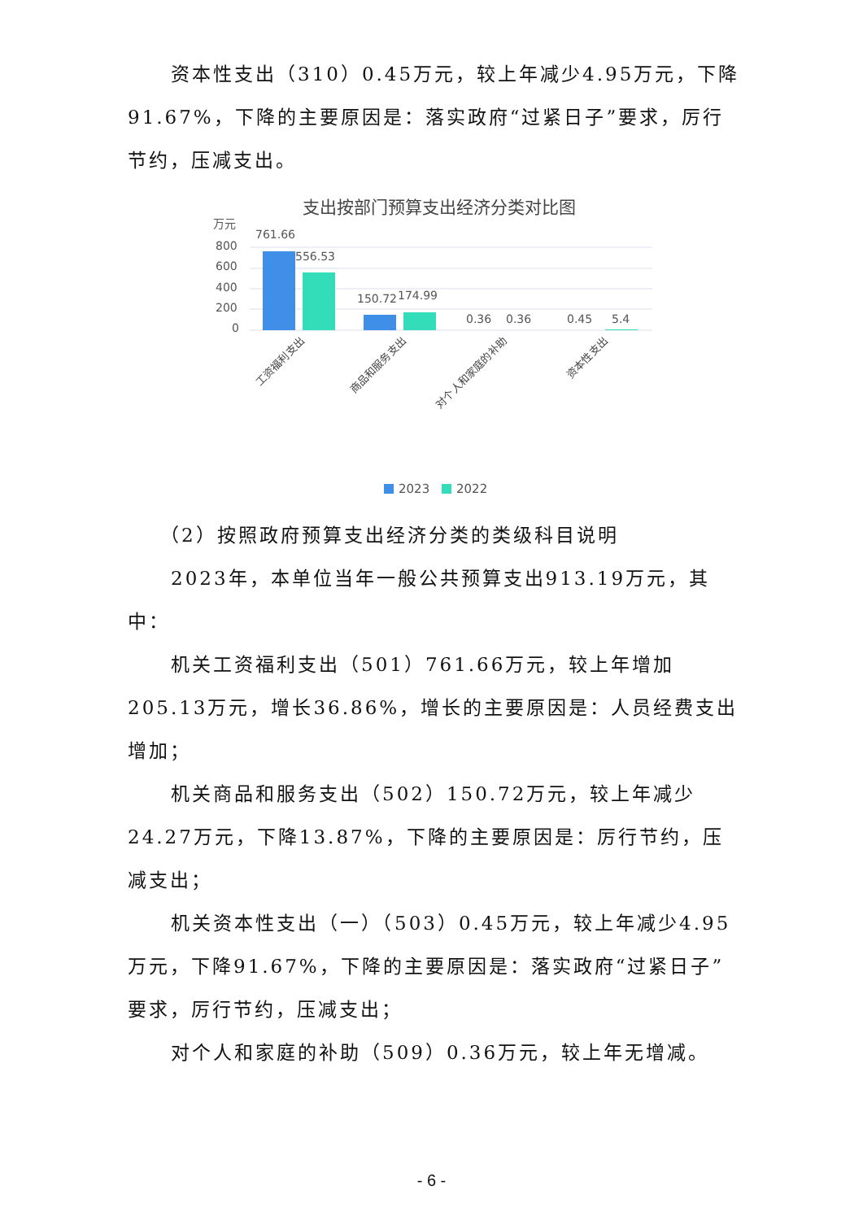资本性支出（310）0.45万元，较上年减少4.95万元，下降91.67%，下降的主要原因是：落实政府“过紧日子”要求，厉行节约，压减支出。
支出按部门预算支出经济分类对比图
万元
800
600
400
200
0
761.66
556.53
150.72
174.99
0.36
0.36
0.45
5.4
工资福利支出
商品和服务支出
对个人和家庭的补助
资本性支出
2023
2022
（2）按照政府预算支出经济分类的类级科目说明
2023年，本单位当年一般公共预算支出913.19万元，其中：
机关工资福利支出（501）761.66万元，较上年增加205.13万元，增长36.86%，增长的主要原因是：人员经费支出增加；
机关商品和服务支出（502）150.72万元，较上年减少24.27万元，下降13.87%，下降的主要原因是：厉行节约，压减支出；
机关资本性支出（一）（503）0.45万元，较上年减少4.95万元，下降91.67%，下降的主要原因是：落实政府“过紧日子”要求，厉行节约，压减支出；
对个人和家庭的补助（509）0.36万元，较上年无增减。
- 6 -